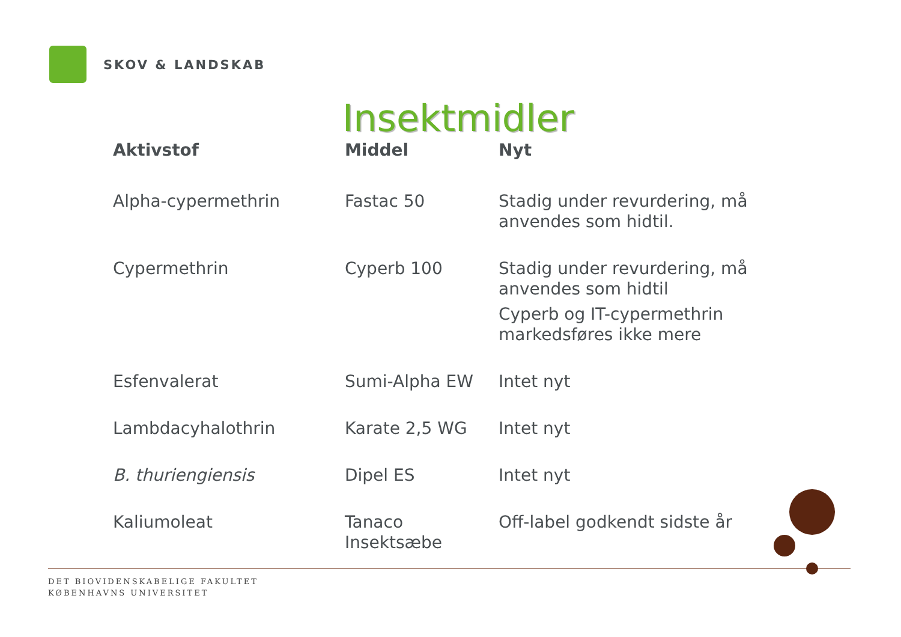SKOV & LANDSKAB
Insektmidler
| Aktivstof | Middel | Nyt |
| --- | --- | --- |
| Alpha-cypermethrin | Fastac 50 | Stadig under revurdering, må anvendes som hidtil. |
| Cypermethrin | Cyperb 100 | Stadig under revurdering, må anvendes som hidtil Cyperb og IT-cypermethrin markedsføres ikke mere |
| Esfenvalerat | Sumi-Alpha EW | Intet nyt |
| Lambdacyhalothrin | Karate 2,5 WG | Intet nyt |
| B. thuriengiensis | Dipel ES | Intet nyt |
| Kaliumoleat | Tanaco Insektsæbe | Off-label godkendt sidste år |
DET BIOVIDENSKABELIGE FAKULTET
KØBENHAVNS UNIVERSITET